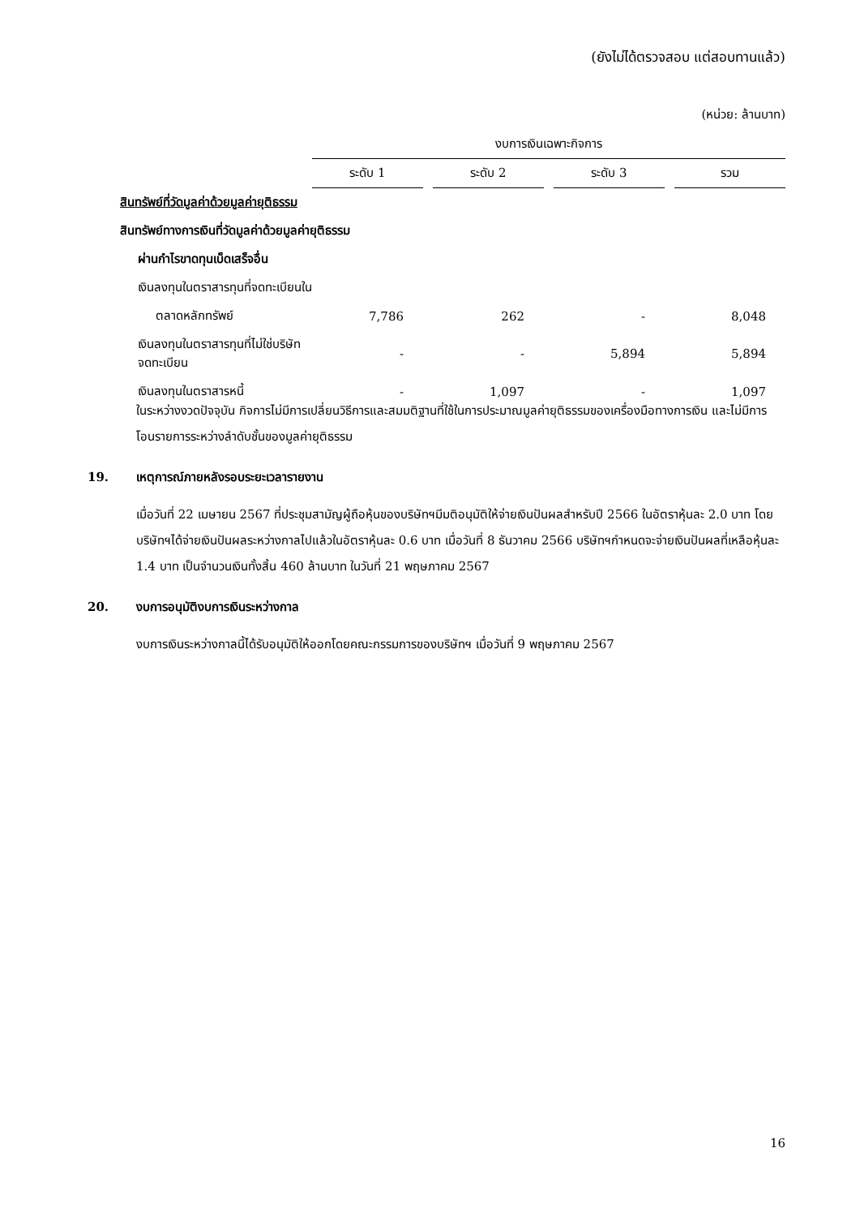(ยังไม่ได้ตรวจสอบ แต่สอบทานแล้ว)
(หน่วย: ล้านบาท)
| | งบการเงินเฉพาะกิจการ | | | | | | |
| --- | --- | --- | --- | --- | --- | --- | --- |
| | ระดับ 1 | | ระดับ 2 | | ระดับ 3 | | รวม |
| สินทรัพย์ที่วัดมูลค่าด้วยมูลค่ายุติธรรม | | | | | | | |
| สินทรัพย์ทางการเงินที่วัดมูลค่าด้วยมูลค่ายุติธรรม | | | | | | | |
| ผ่านกำไรขาดทุนเบ็ดเสร็จอื่น | | | | | | | |
| เงินลงทุนในตราสารทุนที่จดทะเบียนใน | | | | | | | |
| ตลาดหลักทรัพย์ | 7,786 | | 262 | | - | | 8,048 |
| เงินลงทุนในตราสารทุนที่ไม่ใช่บริษัทจดทะเบียน | - | | - | | 5,894 | | 5,894 |
| เงินลงทุนในตราสารหนี้ | - | | 1,097 | | - | | 1,097 |
ในระหว่างงวดปัจจุบัน กิจการไม่มีการเปลี่ยนวิธีการและสมมติฐานที่ใช้ในการประมาณมูลค่ายุติธรรมของเครื่องมือทางการเงิน และไม่มีการโอนรายการระหว่างลำดับชั้นของมูลค่ายุติธรรม
19. เหตุการณ์ภายหลังรอบระยะเวลารายงาน
เมื่อวันที่ 22 เมษายน 2567 ที่ประชุมสามัญผู้ถือหุ้นของบริษัทฯมีมติอนุมัติให้จ่ายเงินปันผลสำหรับปี 2566 ในอัตราหุ้นละ 2.0 บาท โดยบริษัทฯได้จ่ายเงินปันผลระหว่างกาลไปแล้วในอัตราหุ้นละ 0.6 บาท เมื่อวันที่ 8 ธันวาคม 2566 บริษัทฯกำหนดจะจ่ายเงินปันผลที่เหลือหุ้นละ 1.4 บาท เป็นจำนวนเงินทั้งสิ้น 460 ล้านบาท ในวันที่ 21 พฤษภาคม 2567
20. งบการอนุมัติงบการเงินระหว่างกาล
งบการเงินระหว่างกาลนี้ได้รับอนุมัติให้ออกโดยคณะกรรมการของบริษัทฯ เมื่อวันที่ 9 พฤษภาคม 2567
16